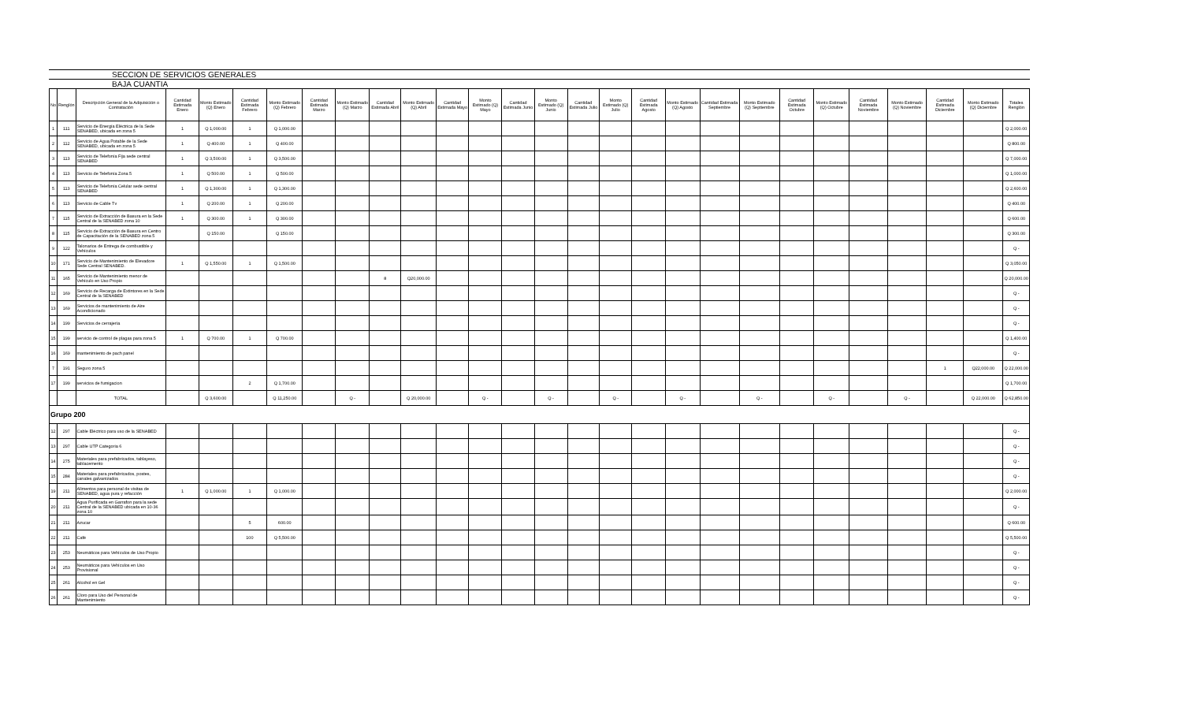SECCION DE SERVICIOS GENERALES
BAJA CUANTIA
| No | Renglón | Descripción General de la Adquisición o Contratación | Cantidad Estimada Enero | Monto Estimado (Q) Enero | Cantidad Estimada Febrero | Monto Estimado (Q) Febrero | Cantidad Estimada Marzo | Monto Estimado (Q) Marzo | Cantidad Estimada Abril | Monto Estimado (Q) Abril | Cantidad Estimada Mayo | Monto Estimado (Q) Mayo | Cantidad Estimada Junio | Monto Estimado (Q) Junio | Cantidad Estimada Julio | Monto Estimado (Q) Julio | Cantidad Estimada Agosto | Monto Estimado (Q) Agosto | Cantidad Estimada Septiembre | Monto Estimado (Q) Septiembre | Cantidad Estimada Octubre | Monto Estimado (Q) Octubre | Cantidad Estimada Noviembre | Monto Estimado (Q) Noviembre | Cantidad Estimada Diciembre | Monto Estimado (Q) Diciembre | Totales Renglón |
| --- | --- | --- | --- | --- | --- | --- | --- | --- | --- | --- | --- | --- | --- | --- | --- | --- | --- | --- | --- | --- | --- | --- | --- | --- | --- | --- | --- |
| 1 | 111 | Servicio de Energía Eléctrica de la Sede SENABED, ubicada en zona 5 | 1 | Q 1,000.00 | 1 | Q 1,000.00 | | | | | | | | | | | | | | | | | | | | | Q 2,000.00 |
| 2 | 112 | Servicio de Agua Potable de la Sede SENABED, ubicada en zona 5 | 1 | Q 400.00 | 1 | Q 400.00 | | | | | | | | | | | | | | | | | | | | | Q 800.00 |
| 3 | 113 | Servicio de Telefonía Fija sede central SENABED | 1 | Q 3,500.00 | 1 | Q 3,500.00 | | | | | | | | | | | | | | | | | | | | | Q 7,000.00 |
| 4 | 113 | Servicio de Telefonía Zona 5 | 1 | Q 500.00 | 1 | Q 500.00 | | | | | | | | | | | | | | | | | | | | | Q 1,000.00 |
| 5 | 113 | Servicio de Telefonía Celular sede central SENABED | 1 | Q 1,300.00 | 1 | Q 1,300.00 | | | | | | | | | | | | | | | | | | | | | Q 2,600.00 |
| 6 | 113 | Servicio de Cable Tv | 1 | Q 200.00 | 1 | Q 200.00 | | | | | | | | | | | | | | | | | | | | | Q 400.00 |
| 7 | 115 | Servicio de Extracción de Basura en la Sede Central de la SENABED zona 10 | 1 | Q 300.00 | 1 | Q 300.00 | | | | | | | | | | | | | | | | | | | | | Q 600.00 |
| 8 | 115 | Servicio de Extracción de Basura en Centro de Capacitación de la SENABED zona 5 | | Q 150.00 | | Q 150.00 | | | | | | | | | | | | | | | | | | | | | Q 300.00 |
| 9 | 122 | Talonarios de Entrega de combustible y Vehículos | | | | | | | | | | | | | | | | | | | | | | | | | Q - |
| 10 | 171 | Servicio de Mantenimiento de Elevadore Sede Central SENABED. | 1 | Q 1,550.00 | 1 | Q 1,500.00 | | | | | | | | | | | | | | | | | | | | | Q 3,050.00 |
| 11 | 165 | Servicio de Mantenimiento menor de Vehículo en Uso Propio | | | | | | | 8 | Q20,000.00 | | | | | | | | | | | | | | | | | Q 20,000.00 |
| 12 | 169 | Servicio de Recarga de Extintores en la Sede Central de la SENABED | | | | | | | | | | | | | | | | | | | | | | | | | Q - |
| 13 | 169 | Servicios de mantenimiento de Aire Acondicionado | | | | | | | | | | | | | | | | | | | | | | | | | Q - |
| 14 | 199 | Servicios de cerrajería | | | | | | | | | | | | | | | | | | | | | | | | | Q - |
| 15 | 199 | servicio de control de plagas para zona 5 | 1 | Q 700.00 | 1 | Q 700.00 | | | | | | | | | | | | | | | | | | | | | Q 1,400.00 |
| 16 | 169 | mantenimiento de pach panel | | | | | | | | | | | | | | | | | | | | | | | | | Q - |
| 7 | 191 | Seguro zona 5 | | | | | | | | | | | | | | | | | | | | | | | 1 | Q22,000.00 | Q 22,000.00 |
| 17 | 199 | servicios de fumigacion | | | 2 | Q 1,700.00 | | | | | | | | | | | | | | | | | | | | | Q 1,700.00 |
| | | TOTAL | | Q 3,600.00 | | Q 11,250.00 | | Q - | | Q 20,000.00 | | Q - | | Q - | | Q - | | Q - | | Q - | | Q - | | Q - | | Q 22,000.00 | Q 62,850.00 |
| Grupo 200 | | | | | | | | | | | | | | | | | | | | | | | | | | | |
| 12 | 297 | Cable Eléctrico para uso de la SENABED | | | | | | | | | | | | | | | | | | | | | | | | | Q - |
| 13 | 297 | Cable UTP Categoria 6 | | | | | | | | | | | | | | | | | | | | | | | | | Q - |
| 14 | 275 | Materiales para prefabricados, tablayeso, tablacemento | | | | | | | | | | | | | | | | | | | | | | | | | Q - |
| 15 | 284 | Materiales para prefabricados, postes, canales galvanizados | | | | | | | | | | | | | | | | | | | | | | | | | Q - |
| 19 | 211 | Alimentos para personal de visitas de SENABED, agua pura y refacción | 1 | Q 1,000.00 | 1 | Q 1,000.00 | | | | | | | | | | | | | | | | | | | | | Q 2,000.00 |
| 20 | 211 | Agua Purificada en Garrafon para la sede Central de la SENABED ubicada en 10-36 zona 10 | | | | | | | | | | | | | | | | | | | | | | | | | Q - |
| 21 | 211 | Azucar | | | 5 | 600.00 | | | | | | | | | | | | | | | | | | | | | Q 600.00 |
| 22 | 211 | Café | | | 100 | Q 5,500.00 | | | | | | | | | | | | | | | | | | | | | Q 5,500.00 |
| 23 | 253 | Neumáticos para Vehículos de Uso Propio | | | | | | | | | | | | | | | | | | | | | | | | | Q - |
| 24 | 253 | Neumáticos para Vehículos en Uso Provisional | | | | | | | | | | | | | | | | | | | | | | | | | Q - |
| 25 | 261 | Alcohol en Gel | | | | | | | | | | | | | | | | | | | | | | | | | Q - |
| 26 | 261 | Cloro para Uso del Personal de Mantenimiento | | | | | | | | | | | | | | | | | | | | | | | | | Q - |